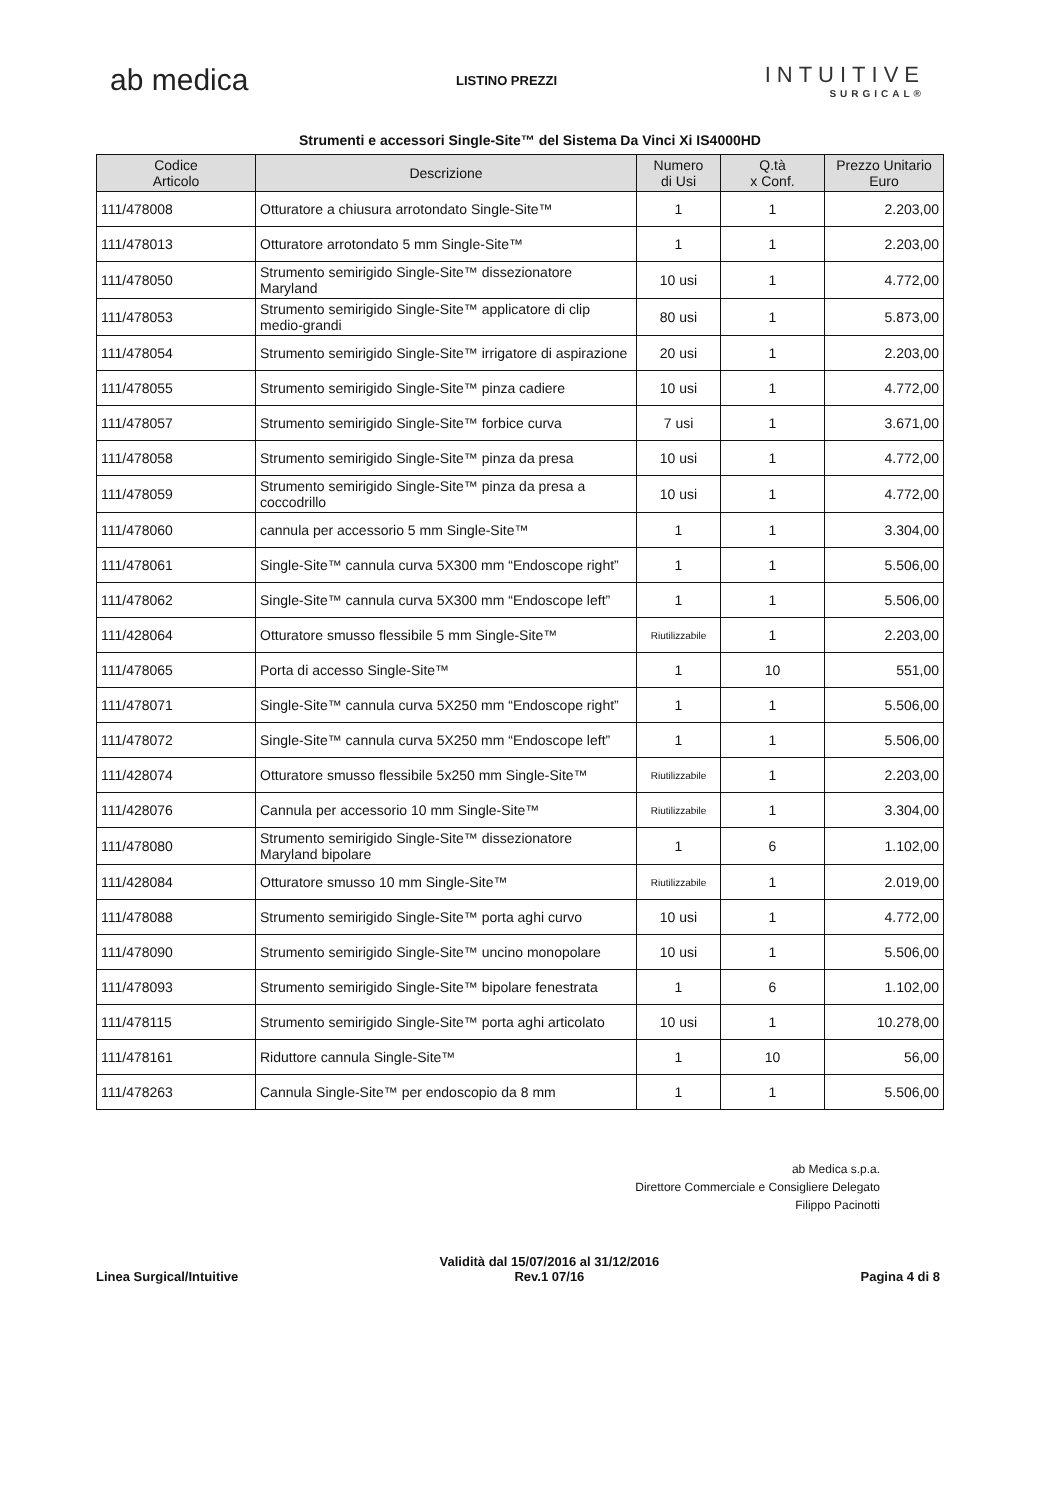ab medica
LISTINO PREZZI
INTUITIVE
SURGICAL®
Strumenti e accessori Single-Site™ del Sistema Da Vinci Xi IS4000HD
| Codice Articolo | Descrizione | Numero di Usi | Q.tà x Conf. | Prezzo Unitario Euro |
| --- | --- | --- | --- | --- |
| 111/478008 | Otturatore a chiusura arrotondato Single-Site™ | 1 | 1 | 2.203,00 |
| 111/478013 | Otturatore arrotondato 5 mm Single-Site™ | 1 | 1 | 2.203,00 |
| 111/478050 | Strumento semirigido Single-Site™ dissezionatore Maryland | 10 usi | 1 | 4.772,00 |
| 111/478053 | Strumento semirigido Single-Site™ applicatore di clip medio-grandi | 80 usi | 1 | 5.873,00 |
| 111/478054 | Strumento semirigido Single-Site™ irrigatore di aspirazione | 20 usi | 1 | 2.203,00 |
| 111/478055 | Strumento semirigido Single-Site™ pinza cadiere | 10 usi | 1 | 4.772,00 |
| 111/478057 | Strumento semirigido Single-Site™ forbice curva | 7 usi | 1 | 3.671,00 |
| 111/478058 | Strumento semirigido Single-Site™ pinza da presa | 10 usi | 1 | 4.772,00 |
| 111/478059 | Strumento semirigido Single-Site™ pinza da presa a coccodrillo | 10 usi | 1 | 4.772,00 |
| 111/478060 | cannula per accessorio 5 mm Single-Site™ | 1 | 1 | 3.304,00 |
| 111/478061 | Single-Site™ cannula curva 5X300 mm “Endoscope right” | 1 | 1 | 5.506,00 |
| 111/478062 | Single-Site™ cannula curva 5X300 mm “Endoscope left” | 1 | 1 | 5.506,00 |
| 111/428064 | Otturatore smusso flessibile 5 mm Single-Site™ | Riutilizzabile | 1 | 2.203,00 |
| 111/478065 | Porta di accesso Single-Site™ | 1 | 10 | 551,00 |
| 111/478071 | Single-Site™ cannula curva 5X250 mm “Endoscope right” | 1 | 1 | 5.506,00 |
| 111/478072 | Single-Site™ cannula curva 5X250 mm “Endoscope left” | 1 | 1 | 5.506,00 |
| 111/428074 | Otturatore smusso flessibile 5x250 mm Single-Site™ | Riutilizzabile | 1 | 2.203,00 |
| 111/428076 | Cannula per accessorio 10 mm Single-Site™ | Riutilizzabile | 1 | 3.304,00 |
| 111/478080 | Strumento semirigido Single-Site™ dissezionatore Maryland bipolare | 1 | 6 | 1.102,00 |
| 111/428084 | Otturatore smusso 10 mm Single-Site™ | Riutilizzabile | 1 | 2.019,00 |
| 111/478088 | Strumento semirigido Single-Site™ porta aghi curvo | 10 usi | 1 | 4.772,00 |
| 111/478090 | Strumento semirigido Single-Site™ uncino monopolare | 10 usi | 1 | 5.506,00 |
| 111/478093 | Strumento semirigido Single-Site™ bipolare fenestrata | 1 | 6 | 1.102,00 |
| 111/478115 | Strumento semirigido Single-Site™ porta aghi articolato | 10 usi | 1 | 10.278,00 |
| 111/478161 | Riduttore cannula Single-Site™ | 1 | 10 | 56,00 |
| 111/478263 | Cannula Single-Site™ per endoscopio da 8 mm | 1 | 1 | 5.506,00 |
ab Medica s.p.a.
Direttore Commerciale e Consigliere Delegato
Filippo Pacinotti
Linea Surgical/Intuitive
Validità dal 15/07/2016 al 31/12/2016
Rev.1 07/16
Pagina 4 di 8